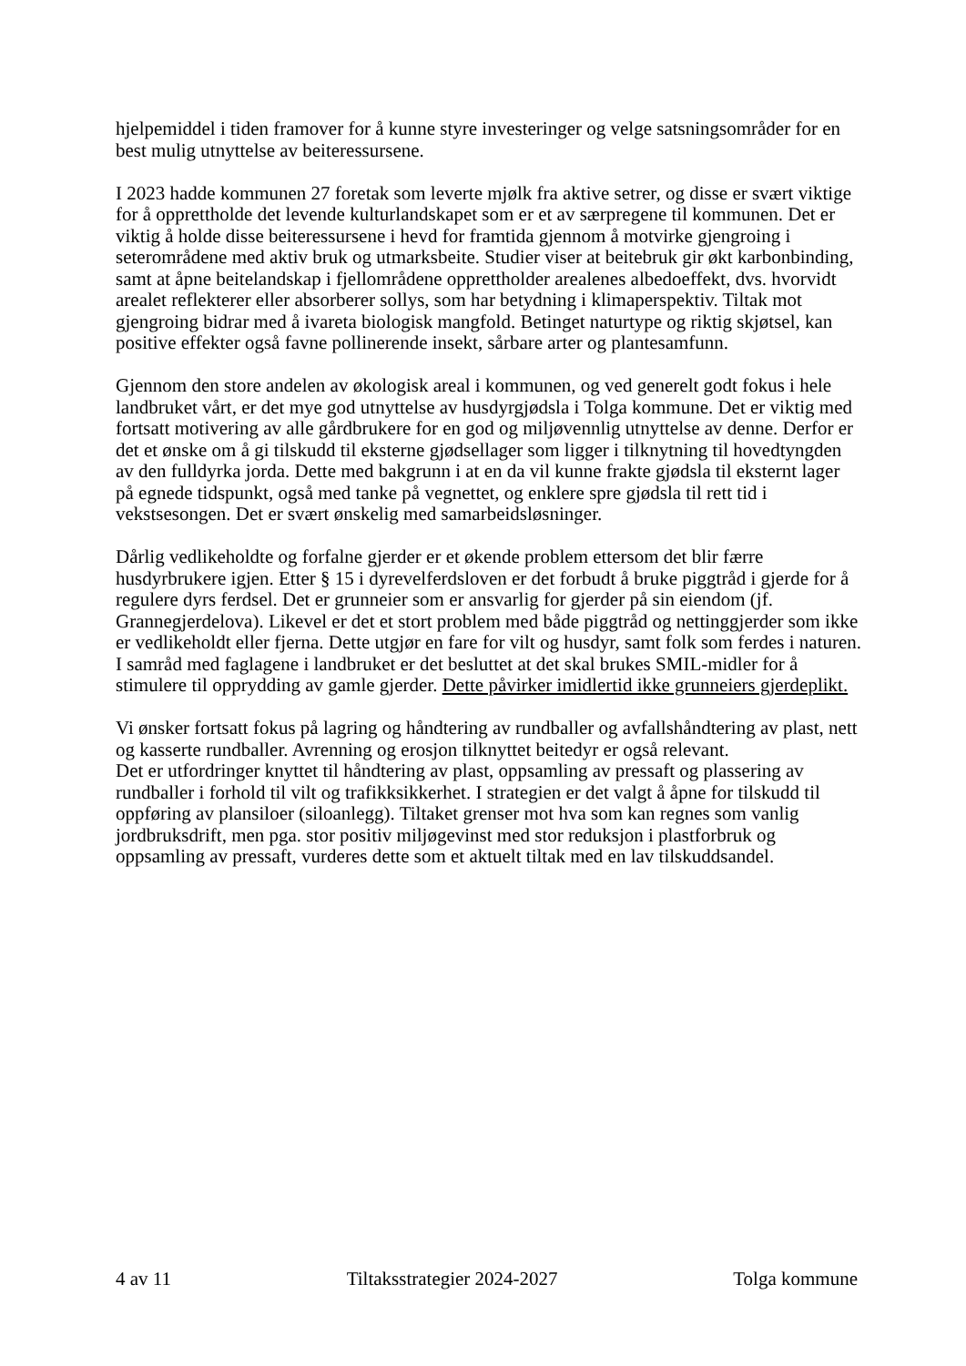hjelpemiddel i tiden framover for å kunne styre investeringer og velge satsningsområder for en best mulig utnyttelse av beiteressursene.
I 2023 hadde kommunen 27 foretak som leverte mjølk fra aktive setrer, og disse er svært viktige for å opprettholde det levende kulturlandskapet som er et av særpregene til kommunen. Det er viktig å holde disse beiteressursene i hevd for framtida gjennom å motvirke gjengroing i seterområdene med aktiv bruk og utmarksbeite. Studier viser at beitebruk gir økt karbonbinding, samt at åpne beitelandskap i fjellområdene opprettholder arealenes albedoeffekt, dvs. hvorvidt arealet reflekterer eller absorberer sollys, som har betydning i klimaperspektiv. Tiltak mot gjengroing bidrar med å ivareta biologisk mangfold. Betinget naturtype og riktig skjøtsel, kan positive effekter også favne pollinerende insekt, sårbare arter og plantesamfunn.
Gjennom den store andelen av økologisk areal i kommunen, og ved generelt godt fokus i hele landbruket vårt, er det mye god utnyttelse av husdyrgjødsla i Tolga kommune. Det er viktig med fortsatt motivering av alle gårdbrukere for en god og miljøvennlig utnyttelse av denne. Derfor er det et ønske om å gi tilskudd til eksterne gjødsellager som ligger i tilknytning til hovedtyngden av den fulldyrka jorda. Dette med bakgrunn i at en da vil kunne frakte gjødsla til eksternt lager på egnede tidspunkt, også med tanke på vegnettet, og enklere spre gjødsla til rett tid i vekstsesongen. Det er svært ønskelig med samarbeidsløsninger.
Dårlig vedlikeholdte og forfalne gjerder er et økende problem ettersom det blir færre husdyrbrukere igjen. Etter § 15 i dyrevelferdsloven er det forbudt å bruke piggtråd i gjerde for å regulere dyrs ferdsel. Det er grunneier som er ansvarlig for gjerder på sin eiendom (jf. Grannegjerdelova). Likevel er det et stort problem med både piggtråd og nettinggjerder som ikke er vedlikeholdt eller fjerna. Dette utgjør en fare for vilt og husdyr, samt folk som ferdes i naturen. I samråd med faglagene i landbruket er det besluttet at det skal brukes SMIL-midler for å stimulere til opprydding av gamle gjerder. Dette påvirker imidlertid ikke grunneiers gjerdeplikt.
Vi ønsker fortsatt fokus på lagring og håndtering av rundballer og avfallshåndtering av plast, nett og kasserte rundballer. Avrenning og erosjon tilknyttet beitedyr er også relevant.
Det er utfordringer knyttet til håndtering av plast, oppsamling av pressaft og plassering av rundballer i forhold til vilt og trafikksikkerhet. I strategien er det valgt å åpne for tilskudd til oppføring av plansiloer (siloanlegg). Tiltaket grenser mot hva som kan regnes som vanlig jordbruksdrift, men pga. stor positiv miljøgevinst med stor reduksjon i plastforbruk og oppsamling av pressaft, vurderes dette som et aktuelt tiltak med en lav tilskuddsandel.
4 av 11 Tiltaksstrategier 2024-2027 Tolga kommune